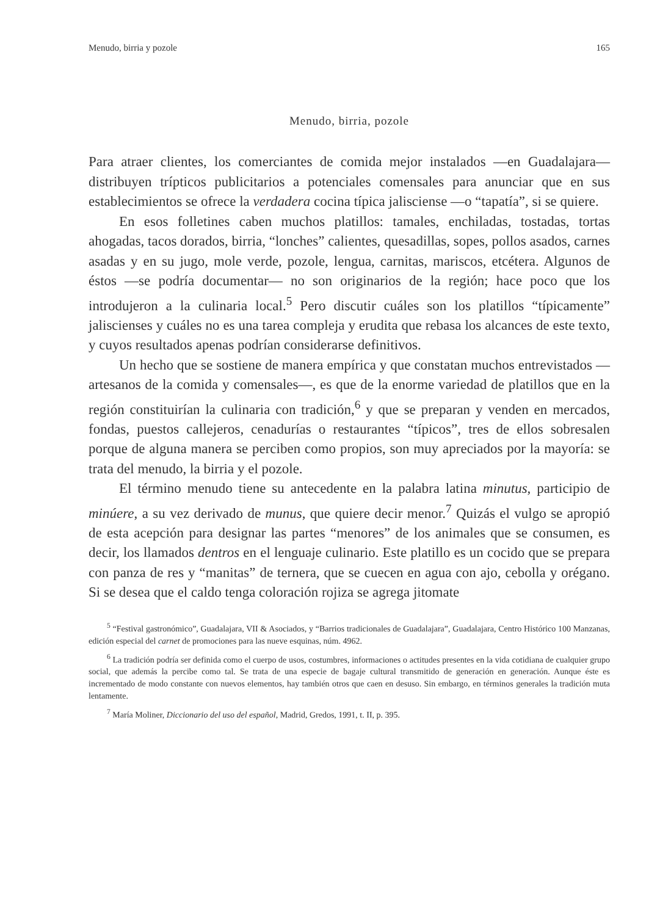Menudo, birria y pozole 165
Menudo, birria, pozole
Para atraer clientes, los comerciantes de comida mejor instalados —en Guadalajara— distribuyen trípticos publicitarios a potenciales comensales para anunciar que en sus establecimientos se ofrece la verdadera cocina típica jalisciense —o “tapatía”, si se quiere.
En esos folletines caben muchos platillos: tamales, enchiladas, tostadas, tortas ahogadas, tacos dorados, birria, “lonches” calientes, quesadillas, sopes, pollos asados, carnes asadas y en su jugo, mole verde, pozole, lengua, carnitas, mariscos, etcétera. Algunos de éstos —se podría documentar— no son originarios de la región; hace poco que los introdujeron a la culinaria local.<sup>5</sup> Pero discutir cuáles son los platillos “típicamente” jaliscienses y cuáles no es una tarea compleja y erudita que rebasa los alcances de este texto, y cuyos resultados apenas podrían considerarse definitivos.
Un hecho que se sostiene de manera empírica y que constatan muchos entrevistados —artesanos de la comida y comensales—, es que de la enorme variedad de platillos que en la región constituirían la culinaria con tradición,<sup>6</sup> y que se preparan y venden en mercados, fondas, puestos callejeros, cenadurías o restaurantes “típicos”, tres de ellos sobresalen porque de alguna manera se perciben como propios, son muy apreciados por la mayoría: se trata del menudo, la birria y el pozole.
El término menudo tiene su antecedente en la palabra latina minutus, participio de minúere, a su vez derivado de munus, que quiere decir menor.<sup>7</sup> Quizás el vulgo se apropió de esta acepción para designar las partes “menores” de los animales que se consumen, es decir, los llamados dentros en el lenguaje culinario. Este platillo es un cocido que se prepara con panza de res y “manitas” de ternera, que se cuecen en agua con ajo, cebolla y orégano. Si se desea que el caldo tenga coloración rojiza se agrega jitomate
<sup>5</sup> “Festival gastronómico”, Guadalajara, VII & Asociados, y “Barrios tradicionales de Guadalajara”, Guadalajara, Centro Histórico 100 Manzanas, edición especial del carnet de promociones para las nueve esquinas, núm. 4962.
<sup>6</sup> La tradición podría ser definida como el cuerpo de usos, costumbres, informaciones o actitudes presentes en la vida cotidiana de cualquier grupo social, que además la percibe como tal. Se trata de una especie de bagaje cultural transmitido de generación en generación. Aunque éste es incrementado de modo constante con nuevos elementos, hay también otros que caen en desuso. Sin embargo, en términos generales la tradición muta lentamente.
<sup>7</sup> María Moliner, Diccionario del uso del español, Madrid, Gredos, 1991, t. II, p. 395.